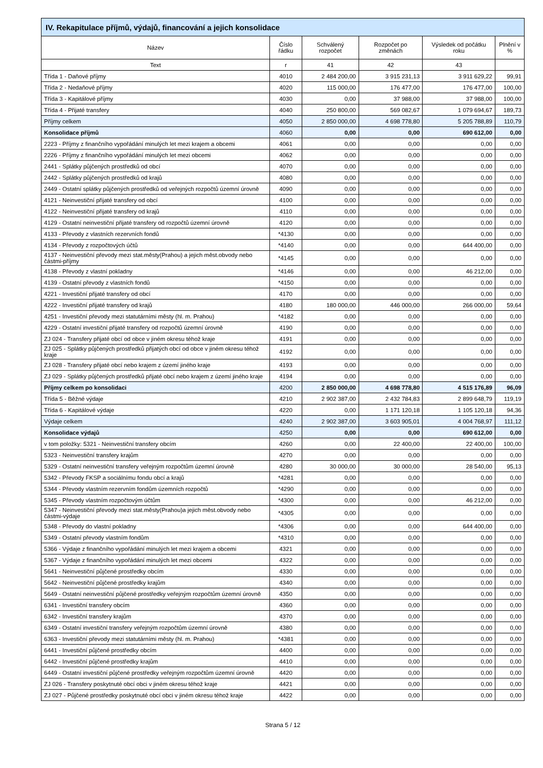| IV. Rekapitulace příjmů, výdajů, financování a jejich konsolidace | | | | | |
| --- | --- | --- | --- | --- | --- |
| Název | Číslo řádku | Schválený rozpočet | Rozpočet po změnách | Výsledek od počátku roku | Plnění v % |
| Text | r | 41 | 42 | 43 | |
| Třída 1 - Daňové příjmy | 4010 | 2 484 200,00 | 3 915 231,13 | 3 911 629,22 | 99,91 |
| Třída 2 - Nedaňové příjmy | 4020 | 115 000,00 | 176 477,00 | 176 477,00 | 100,00 |
| Třída 3 - Kapitálové příjmy | 4030 | 0,00 | 37 988,00 | 37 988,00 | 100,00 |
| Třída 4 - Přijaté transfery | 4040 | 250 800,00 | 569 082,67 | 1 079 694,67 | 189,73 |
| Příjmy celkem | 4050 | 2 850 000,00 | 4 698 778,80 | 5 205 788,89 | 110,79 |
| Konsolidace příjmů | 4060 | 0,00 | 0,00 | 690 612,00 | 0,00 |
| 2223 - Příjmy z finančního vypořádání minulých let mezi krajem a obcemi | 4061 | 0,00 | 0,00 | 0,00 | 0,00 |
| 2226 - Příjmy z finančního vypořádání minulých let mezi obcemi | 4062 | 0,00 | 0,00 | 0,00 | 0,00 |
| 2441 - Splátky půjčených prostředků od obcí | 4070 | 0,00 | 0,00 | 0,00 | 0,00 |
| 2442 - Splátky půjčených prostředků od krajů | 4080 | 0,00 | 0,00 | 0,00 | 0,00 |
| 2449 - Ostatní splátky půjčených prostředků od veřejných rozpočtů územní úrovně | 4090 | 0,00 | 0,00 | 0,00 | 0,00 |
| 4121 - Neinvestiční přijaté transfery od obcí | 4100 | 0,00 | 0,00 | 0,00 | 0,00 |
| 4122 - Neinvestiční přijaté transfery od krajů | 4110 | 0,00 | 0,00 | 0,00 | 0,00 |
| 4129 - Ostatní neinvestiční přijaté transfery od rozpočtů územní úrovně | 4120 | 0,00 | 0,00 | 0,00 | 0,00 |
| 4133 - Převody z vlastních rezervních fondů | *4130 | 0,00 | 0,00 | 0,00 | 0,00 |
| 4134 - Převody z rozpočtových účtů | *4140 | 0,00 | 0,00 | 644 400,00 | 0,00 |
| 4137 - Neinvestiční převody mezi stat.městy(Prahou) a jejich měst.obvody nebo částmi-příjmy | *4145 | 0,00 | 0,00 | 0,00 | 0,00 |
| 4138 - Převody z vlastní pokladny | *4146 | 0,00 | 0,00 | 46 212,00 | 0,00 |
| 4139 - Ostatní převody z vlastních fondů | *4150 | 0,00 | 0,00 | 0,00 | 0,00 |
| 4221 - Investiční přijaté transfery od obcí | 4170 | 0,00 | 0,00 | 0,00 | 0,00 |
| 4222 - Investiční přijaté transfery od krajů | 4180 | 180 000,00 | 446 000,00 | 266 000,00 | 59,64 |
| 4251 - Investiční převody mezi statutárními městy (hl. m. Prahou) | *4182 | 0,00 | 0,00 | 0,00 | 0,00 |
| 4229 - Ostatní investiční přijaté transfery od rozpočtů územní úrovně | 4190 | 0,00 | 0,00 | 0,00 | 0,00 |
| ZJ 024 - Transfery přijaté obcí od obce v jiném okresu téhož kraje | 4191 | 0,00 | 0,00 | 0,00 | 0,00 |
| ZJ 025 - Splátky půjčených prostředků přijatých obcí od obce v jiném okresu téhož kraje | 4192 | 0,00 | 0,00 | 0,00 | 0,00 |
| ZJ 028 - Transfery přijaté obcí nebo krajem z území jiného kraje | 4193 | 0,00 | 0,00 | 0,00 | 0,00 |
| ZJ 029 - Splátky půjčených prostředků přijaté obcí nebo krajem z území jiného kraje | 4194 | 0,00 | 0,00 | 0,00 | 0,00 |
| Příjmy celkem po konsolidaci | 4200 | 2 850 000,00 | 4 698 778,80 | 4 515 176,89 | 96,09 |
| Třída 5 - Běžné výdaje | 4210 | 2 902 387,00 | 2 432 784,83 | 2 899 648,79 | 119,19 |
| Třída 6 - Kapitálové výdaje | 4220 | 0,00 | 1 171 120,18 | 1 105 120,18 | 94,36 |
| Výdaje celkem | 4240 | 2 902 387,00 | 3 603 905,01 | 4 004 768,97 | 111,12 |
| Konsolidace výdajů | 4250 | 0,00 | 0,00 | 690 612,00 | 0,00 |
| v tom položky: 5321 - Neinvestiční transfery obcím | 4260 | 0,00 | 22 400,00 | 22 400,00 | 100,00 |
| 5323 - Neinvestiční transfery krajům | 4270 | 0,00 | 0,00 | 0,00 | 0,00 |
| 5329 - Ostatní neinvestiční transfery veřejným rozpočtům územní úrovně | 4280 | 30 000,00 | 30 000,00 | 28 540,00 | 95,13 |
| 5342 - Převody FKSP a sociálnímu fondu obcí a krajů | *4281 | 0,00 | 0,00 | 0,00 | 0,00 |
| 5344 - Převody vlastním rezervním fondům územních rozpočtů | *4290 | 0,00 | 0,00 | 0,00 | 0,00 |
| 5345 - Převody vlastním rozpočtovým účtům | *4300 | 0,00 | 0,00 | 46 212,00 | 0,00 |
| 5347 - Neinvestiční převody mezi stat.městy(Prahou)a jejich měst.obvody nebo částmi-výdaje | *4305 | 0,00 | 0,00 | 0,00 | 0,00 |
| 5348 - Převody do vlastní pokladny | *4306 | 0,00 | 0,00 | 644 400,00 | 0,00 |
| 5349 - Ostatní převody vlastním fondům | *4310 | 0,00 | 0,00 | 0,00 | 0,00 |
| 5366 - Výdaje z finančního vypořádání minulých let mezi krajem a obcemi | 4321 | 0,00 | 0,00 | 0,00 | 0,00 |
| 5367 - Výdaje z finančního vypořádání minulých let mezi obcemi | 4322 | 0,00 | 0,00 | 0,00 | 0,00 |
| 5641 - Neinvestiční půjčené prostředky obcím | 4330 | 0,00 | 0,00 | 0,00 | 0,00 |
| 5642 - Neinvestiční půjčené prostředky krajům | 4340 | 0,00 | 0,00 | 0,00 | 0,00 |
| 5649 - Ostatní neinvestiční půjčené prostředky veřejným rozpočtům územní úrovně | 4350 | 0,00 | 0,00 | 0,00 | 0,00 |
| 6341 - Investiční transfery obcím | 4360 | 0,00 | 0,00 | 0,00 | 0,00 |
| 6342 - Investiční transfery krajům | 4370 | 0,00 | 0,00 | 0,00 | 0,00 |
| 6349 - Ostatní investiční transfery veřejným rozpočtům územní úrovně | 4380 | 0,00 | 0,00 | 0,00 | 0,00 |
| 6363 - Investiční převody mezi statutárními městy (hl. m. Prahou) | *4381 | 0,00 | 0,00 | 0,00 | 0,00 |
| 6441 - Investiční půjčené prostředky obcím | 4400 | 0,00 | 0,00 | 0,00 | 0,00 |
| 6442 - Investiční půjčené prostředky krajům | 4410 | 0,00 | 0,00 | 0,00 | 0,00 |
| 6449 - Ostatní investiční půjčené prostředky veřejným rozpočtům územní úrovně | 4420 | 0,00 | 0,00 | 0,00 | 0,00 |
| ZJ 026 - Transfery poskytnuté obcí obci v jiném okresu téhož kraje | 4421 | 0,00 | 0,00 | 0,00 | 0,00 |
| ZJ 027 - Půjčené prostředky poskytnuté obcí obci v jiném okresu téhož kraje | 4422 | 0,00 | 0,00 | 0,00 | 0,00 |
Strana 5 / 12